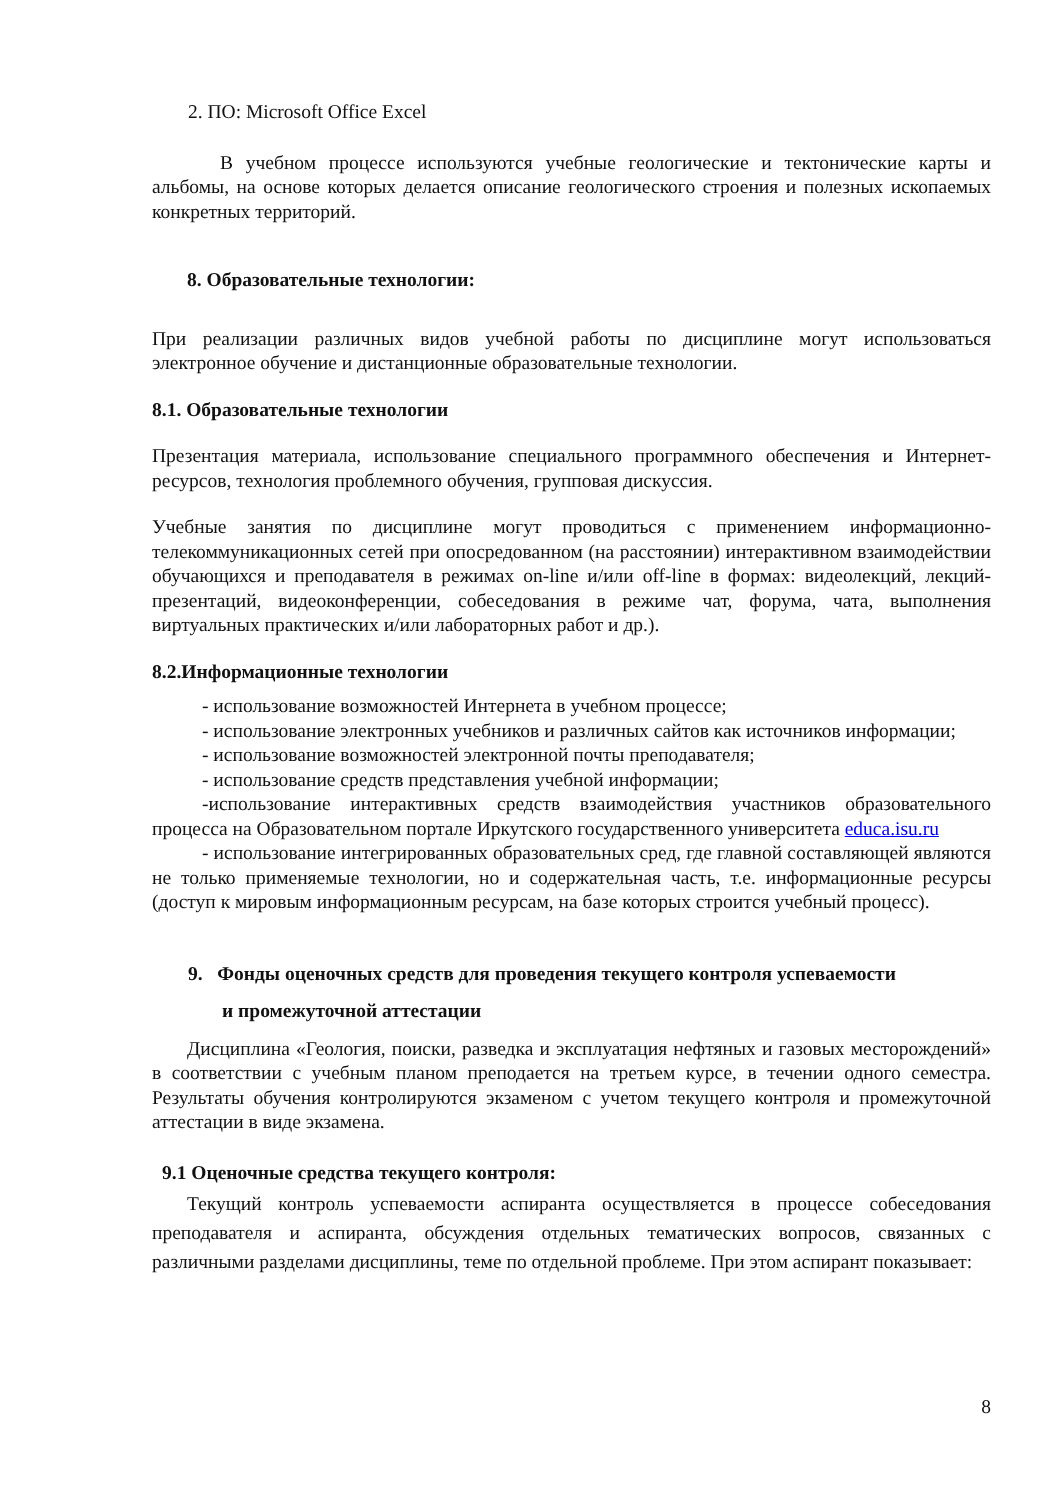2. ПО: Microsoft Office Excel
В учебном процессе используются учебные геологические и тектонические карты и альбомы, на основе которых делается описание геологического строения и полезных ископаемых конкретных территорий.
8. Образовательные технологии:
При реализации различных видов учебной работы по дисциплине могут использоваться электронное обучение и дистанционные образовательные технологии.
8.1. Образовательные технологии
Презентация материала, использование специального программного обеспечения и Интернет-ресурсов, технология проблемного обучения, групповая дискуссия.
Учебные занятия по дисциплине могут проводиться с применением информационно-телекоммуникационных сетей при опосредованном (на расстоянии) интерактивном взаимодействии обучающихся и преподавателя в режимах on-line и/или off-line в формах: видеолекций, лекций-презентаций, видеоконференции, собеседования в режиме чат, форума, чата, выполнения виртуальных практических и/или лабораторных работ и др.).
8.2.Информационные технологии
- использование возможностей Интернета в учебном процессе;
- использование электронных учебников и различных сайтов как источников информации;
- использование возможностей электронной почты преподавателя;
- использование средств представления учебной информации;
-использование интерактивных средств взаимодействия участников образовательного процесса на Образовательном портале Иркутского государственного университета educa.isu.ru
- использование интегрированных образовательных сред, где главной составляющей являются не только применяемые технологии, но и содержательная часть, т.е. информационные ресурсы (доступ к мировым информационным ресурсам, на базе которых строится учебный процесс).
9. Фонды оценочных средств для проведения текущего контроля успеваемости
и промежуточной аттестации
Дисциплина «Геология, поиски, разведка и эксплуатация нефтяных и газовых месторождений» в соответствии с учебным планом преподается на третьем курсе, в течении одного семестра. Результаты обучения контролируются экзаменом с учетом текущего контроля и промежуточной аттестации в виде экзамена.
9.1 Оценочные средства текущего контроля:
Текущий контроль успеваемости аспиранта осуществляется в процессе собеседования преподавателя и аспиранта, обсуждения отдельных тематических вопросов, связанных с различными разделами дисциплины, теме по отдельной проблеме. При этом аспирант показывает:
8